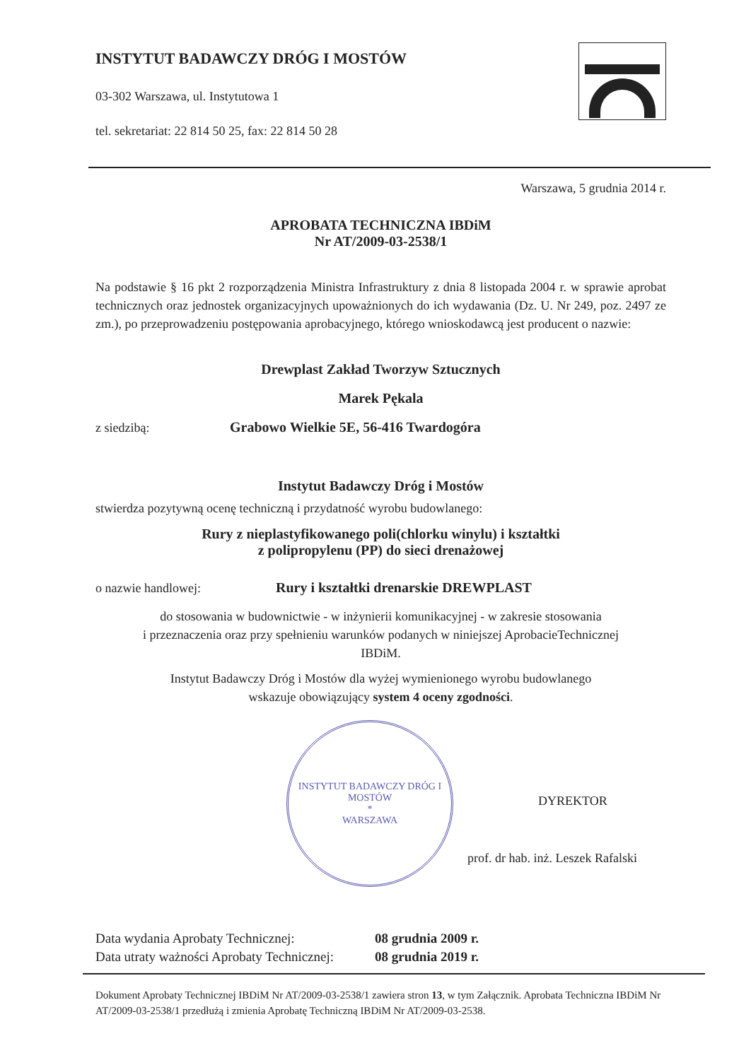INSTYTUT BADAWCZY DRÓG I MOSTÓW
03-302 Warszawa, ul. Instytutowa 1
tel. sekretariat: 22 814 50 25, fax: 22 814 50 28
Warszawa, 5 grudnia 2014 r.
APROBATA TECHNICZNA IBDiM
Nr AT/2009-03-2538/1
Na podstawie § 16 pkt 2 rozporządzenia Ministra Infrastruktury z dnia 8 listopada 2004 r. w sprawie aprobat technicznych oraz jednostek organizacyjnych upoważnionych do ich wydawania (Dz. U. Nr 249, poz. 2497 ze zm.), po przeprowadzeniu postępowania aprobacyjnego, którego wnioskodawcą jest producent o nazwie:
Drewplast Zakład Tworzyw Sztucznych
Marek Pękala
z siedzibą: Grabowo Wielkie 5E, 56-416 Twardogóra
Instytut Badawczy Dróg i Mostów
stwierdza pozytywną ocenę techniczną i przydatność wyrobu budowlanego:
Rury z nieplastyfikowanego poli(chlorku winylu) i kształtki
z polipropylenu (PP) do sieci drenażowej
o nazwie handlowej: Rury i kształtki drenarskie DREWPLAST
do stosowania w budownictwie - w inżynierii komunikacyjnej - w zakresie stosowania
i przeznaczenia oraz przy spełnieniu warunków podanych w niniejszej AprobacieTechnicznej
IBDiM.
Instytut Badawczy Dróg i Mostów dla wyżej wymienionego wyrobu budowlanego
wskazuje obowiązujący system 4 oceny zgodności.
INSTYTUT BADAWCZY DRÓG I MOSTÓW
*
WARSZAWA
DYREKTOR
prof. dr hab. inż. Leszek Rafalski
Data wydania Aprobaty Technicznej: 08 grudnia 2009 r.
Data utraty ważności Aprobaty Technicznej: 08 grudnia 2019 r.
Dokument Aprobaty Technicznej IBDiM Nr AT/2009-03-2538/1 zawiera stron 13, w tym Załącznik. Aprobata Techniczna IBDiM Nr AT/2009-03-2538/1 przedłużą i zmienia Aprobatę Techniczną IBDiM Nr AT/2009-03-2538.